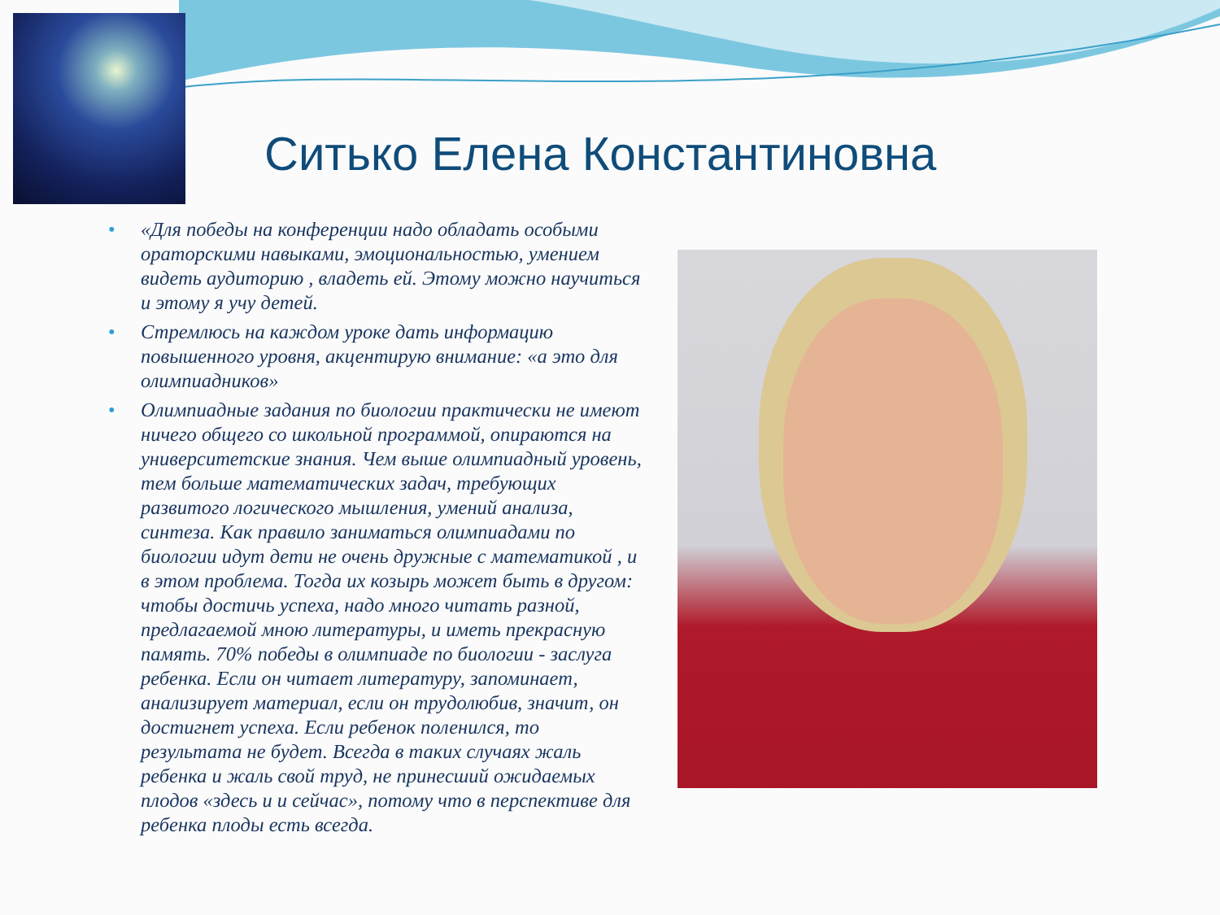Ситько Елена Константиновна
• «Для победы на конференции надо обладать особыми ораторскими навыками, эмоциональностью, умением видеть аудиторию , владеть ей. Этому можно научиться и этому я учу детей.
• Стремлюсь на каждом уроке дать информацию повышенного уровня, акцентирую внимание: «а это для олимпиадников»
• Олимпиадные задания по биологии практически не имеют ничего общего со школьной программой, опираются на университетские знания. Чем выше олимпиадный уровень, тем больше математических задач, требующих развитого логического мышления, умений анализа, синтеза. Как правило заниматься олимпиадами по биологии идут дети не очень дружные с математикой , и в этом проблема. Тогда их козырь может быть в другом: чтобы достичь успеха, надо много читать разной, предлагаемой мною литературы, и иметь прекрасную память. 70% победы в олимпиаде по биологии - заслуга ребенка. Если он читает литературу, запоминает, анализирует материал, если он трудолюбив, значит, он достигнет успеха. Если ребенок поленился, то результата не будет. Всегда в таких случаях жаль ребенка и жаль свой труд, не принесший ожидаемых плодов «здесь и и сейчас», потому что в перспективе для ребенка плоды есть всегда.